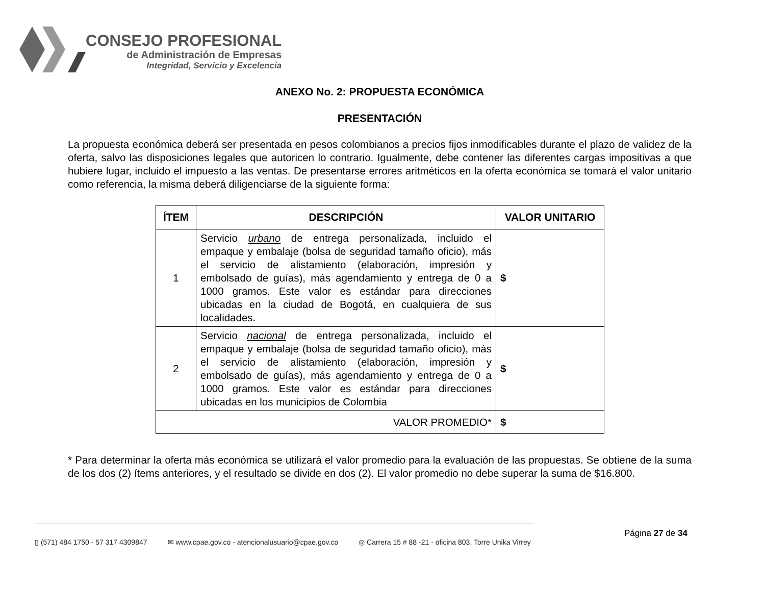CONSEJO PROFESIONAL
de Administración de Empresas
Integridad, Servicio y Excelencia
ANEXO No. 2: PROPUESTA ECONÓMICA
PRESENTACIÓN
La propuesta económica deberá ser presentada en pesos colombianos a precios fijos inmodificables durante el plazo de validez de la oferta, salvo las disposiciones legales que autoricen lo contrario. Igualmente, debe contener las diferentes cargas impositivas a que hubiere lugar, incluido el impuesto a las ventas. De presentarse errores aritméticos en la oferta económica se tomará el valor unitario como referencia, la misma deberá diligenciarse de la siguiente forma:
| ÍTEM | DESCRIPCIÓN | VALOR UNITARIO |
| --- | --- | --- |
| 1 | Servicio urbano de entrega personalizada, incluido el empaque y embalaje (bolsa de seguridad tamaño oficio), más el servicio de alistamiento (elaboración, impresión y embolsado de guías), más agendamiento y entrega de 0 a 1000 gramos. Este valor es estándar para direcciones ubicadas en la ciudad de Bogotá, en cualquiera de sus localidades. | $ |
| 2 | Servicio nacional de entrega personalizada, incluido el empaque y embalaje (bolsa de seguridad tamaño oficio), más el servicio de alistamiento (elaboración, impresión y embolsado de guías), más agendamiento y entrega de 0 a 1000 gramos. Este valor es estándar para direcciones ubicadas en los municipios de Colombia | $ |
| VALOR PROMEDIO* | | $ |
* Para determinar la oferta más económica se utilizará el valor promedio para la evaluación de las propuestas. Se obtiene de la suma de los dos (2) ítems anteriores, y el resultado se divide en dos (2). El valor promedio no debe superar la suma de $16.800.
Página 27 de 34
▯ (571) 484 1750 - 57 317 4309847 ✉ www.cpae.gov.co - atencionalusuario@cpae.gov.co ◎ Carrera 15 # 88 -21 - oficina 803, Torre Unika Virrey